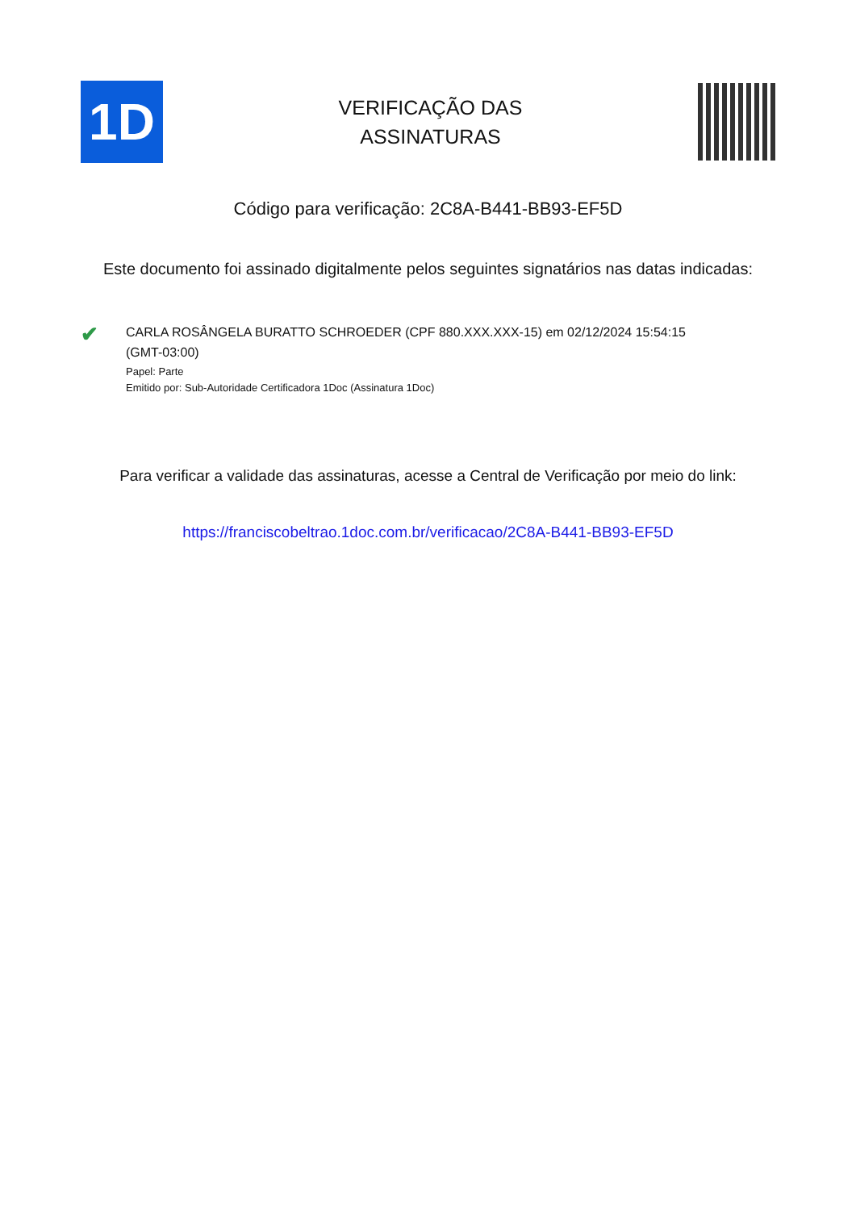1D
VERIFICAÇÃO DAS
ASSINATURAS
Código para verificação: 2C8A-B441-BB93-EF5D
Este documento foi assinado digitalmente pelos seguintes signatários nas datas indicadas:
✔
CARLA ROSÂNGELA BURATTO SCHROEDER (CPF 880.XXX.XXX-15) em 02/12/2024 15:54:15
(GMT-03:00)
Papel: Parte
Emitido por: Sub-Autoridade Certificadora 1Doc (Assinatura 1Doc)
Para verificar a validade das assinaturas, acesse a Central de Verificação por meio do link:
https://franciscobeltrao.1doc.com.br/verificacao/2C8A-B441-BB93-EF5D